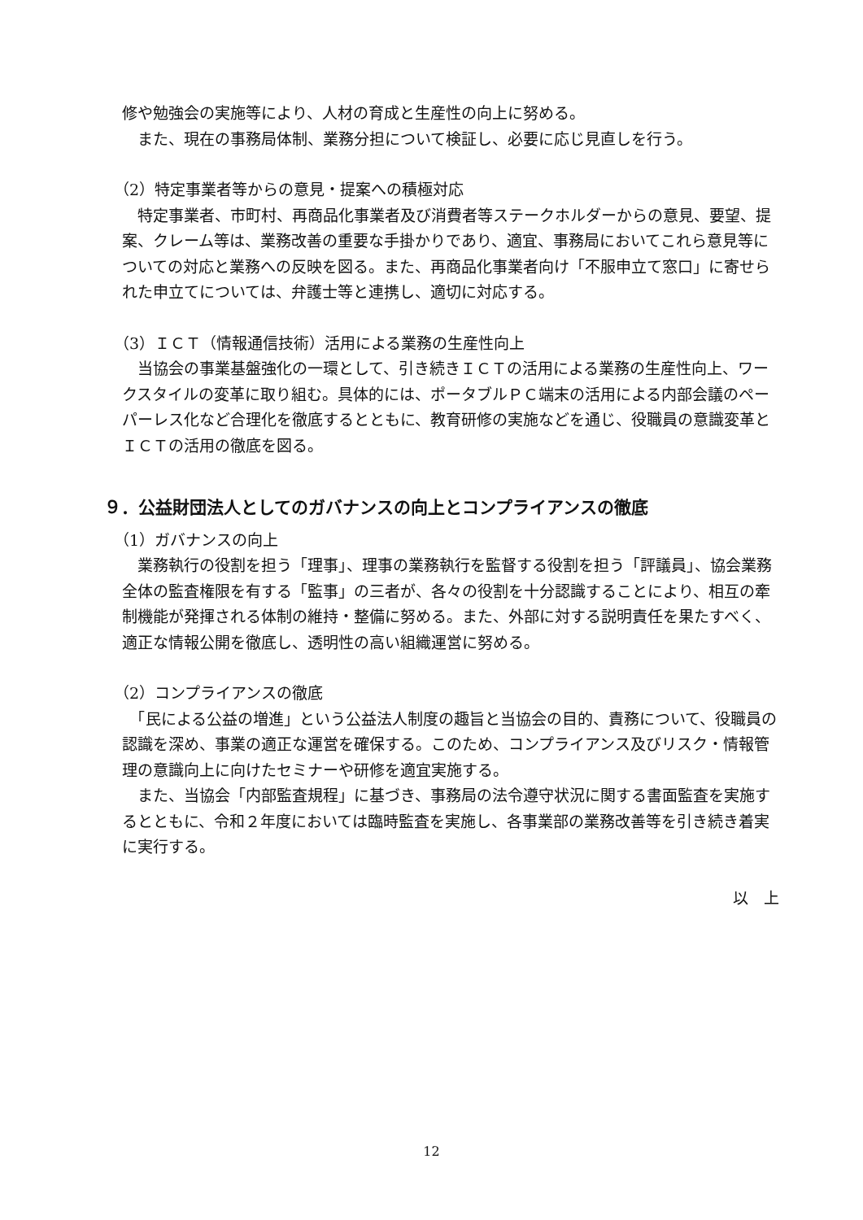修や勉強会の実施等により、人材の育成と生産性の向上に努める。
　また、現在の事務局体制、業務分担について検証し、必要に応じ見直しを行う。
（2）特定事業者等からの意見・提案への積極対応
　特定事業者、市町村、再商品化事業者及び消費者等ステークホルダーからの意見、要望、提案、クレーム等は、業務改善の重要な手掛かりであり、適宜、事務局においてこれら意見等についての対応と業務への反映を図る。また、再商品化事業者向け「不服申立て窓口」に寄せられた申立てについては、弁護士等と連携し、適切に対応する。
（3）ＩＣＴ（情報通信技術）活用による業務の生産性向上
　当協会の事業基盤強化の一環として、引き続きＩＣＴの活用による業務の生産性向上、ワークスタイルの変革に取り組む。具体的には、ポータブルＰＣ端末の活用による内部会議のペーパーレス化など合理化を徹底するとともに、教育研修の実施などを通じ、役職員の意識変革とＩＣＴの活用の徹底を図る。
９．公益財団法人としてのガバナンスの向上とコンプライアンスの徹底
（1）ガバナンスの向上
　業務執行の役割を担う「理事」、理事の業務執行を監督する役割を担う「評議員」、協会業務全体の監査権限を有する「監事」の三者が、各々の役割を十分認識することにより、相互の牽制機能が発揮される体制の維持・整備に努める。また、外部に対する説明責任を果たすべく、適正な情報公開を徹底し、透明性の高い組織運営に努める。
（2）コンプライアンスの徹底
　「民による公益の増進」という公益法人制度の趣旨と当協会の目的、責務について、役職員の認識を深め、事業の適正な運営を確保する。このため、コンプライアンス及びリスク・情報管理の意識向上に向けたセミナーや研修を適宜実施する。
　また、当協会「内部監査規程」に基づき、事務局の法令遵守状況に関する書面監査を実施するとともに、令和２年度においては臨時監査を実施し、各事業部の業務改善等を引き続き着実に実行する。
以　上
12